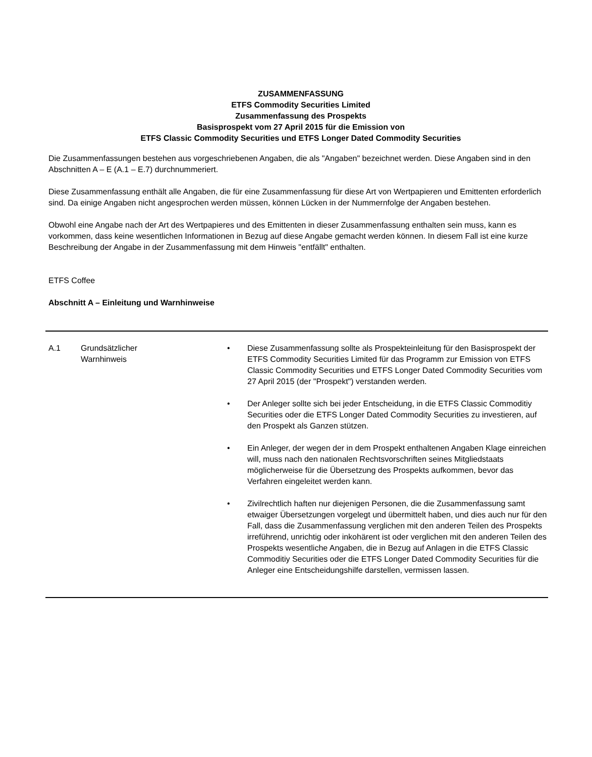ZUSAMMENFASSUNG
ETFS Commodity Securities Limited
Zusammenfassung des Prospekts
Basisprospekt vom 27 April 2015 für die Emission von
ETFS Classic Commodity Securities und ETFS Longer Dated Commodity Securities
Die Zusammenfassungen bestehen aus vorgeschriebenen Angaben, die als "Angaben" bezeichnet werden. Diese Angaben sind in den Abschnitten A – E (A.1 – E.7) durchnummeriert.
Diese Zusammenfassung enthält alle Angaben, die für eine Zusammenfassung für diese Art von Wertpapieren und Emittenten erforderlich sind. Da einige Angaben nicht angesprochen werden müssen, können Lücken in der Nummernfolge der Angaben bestehen.
Obwohl eine Angabe nach der Art des Wertpapieres und des Emittenten in dieser Zusammenfassung enthalten sein muss, kann es vorkommen, dass keine wesentlichen Informationen in Bezug auf diese Angabe gemacht werden können. In diesem Fall ist eine kurze Beschreibung der Angabe in der Zusammenfassung mit dem Hinweis "entfällt" enthalten.
ETFS Coffee
Abschnitt A – Einleitung und Warnhinweise
| A.1 | Grundsätzlicher Warnhinweis | • Diese Zusammenfassung sollte als Prospekteinleitung für den Basisprospekt der ETFS Commodity Securities Limited für das Programm zur Emission von ETFS Classic Commodity Securities und ETFS Longer Dated Commodity Securities vom 27 April 2015 (der "Prospekt") verstanden werden. • Der Anleger sollte sich bei jeder Entscheidung, in die ETFS Classic Commoditiy Securities oder die ETFS Longer Dated Commodity Securities zu investieren, auf den Prospekt als Ganzen stützen. • Ein Anleger, der wegen der in dem Prospekt enthaltenen Angaben Klage einreichen will, muss nach den nationalen Rechtsvorschriften seines Mitgliedstaats möglicherweise für die Übersetzung des Prospekts aufkommen, bevor das Verfahren eingeleitet werden kann. • Zivilrechtlich haften nur diejenigen Personen, die die Zusammenfassung samt etwaiger Übersetzungen vorgelegt und übermittelt haben, und dies auch nur für den Fall, dass die Zusammenfassung verglichen mit den anderen Teilen des Prospekts irreführend, unrichtig oder inkohärent ist oder verglichen mit den anderen Teilen des Prospekts wesentliche Angaben, die in Bezug auf Anlagen in die ETFS Classic Commoditiy Securities oder die ETFS Longer Dated Commodity Securities für die Anleger eine Entscheidungshilfe darstellen, vermissen lassen. |